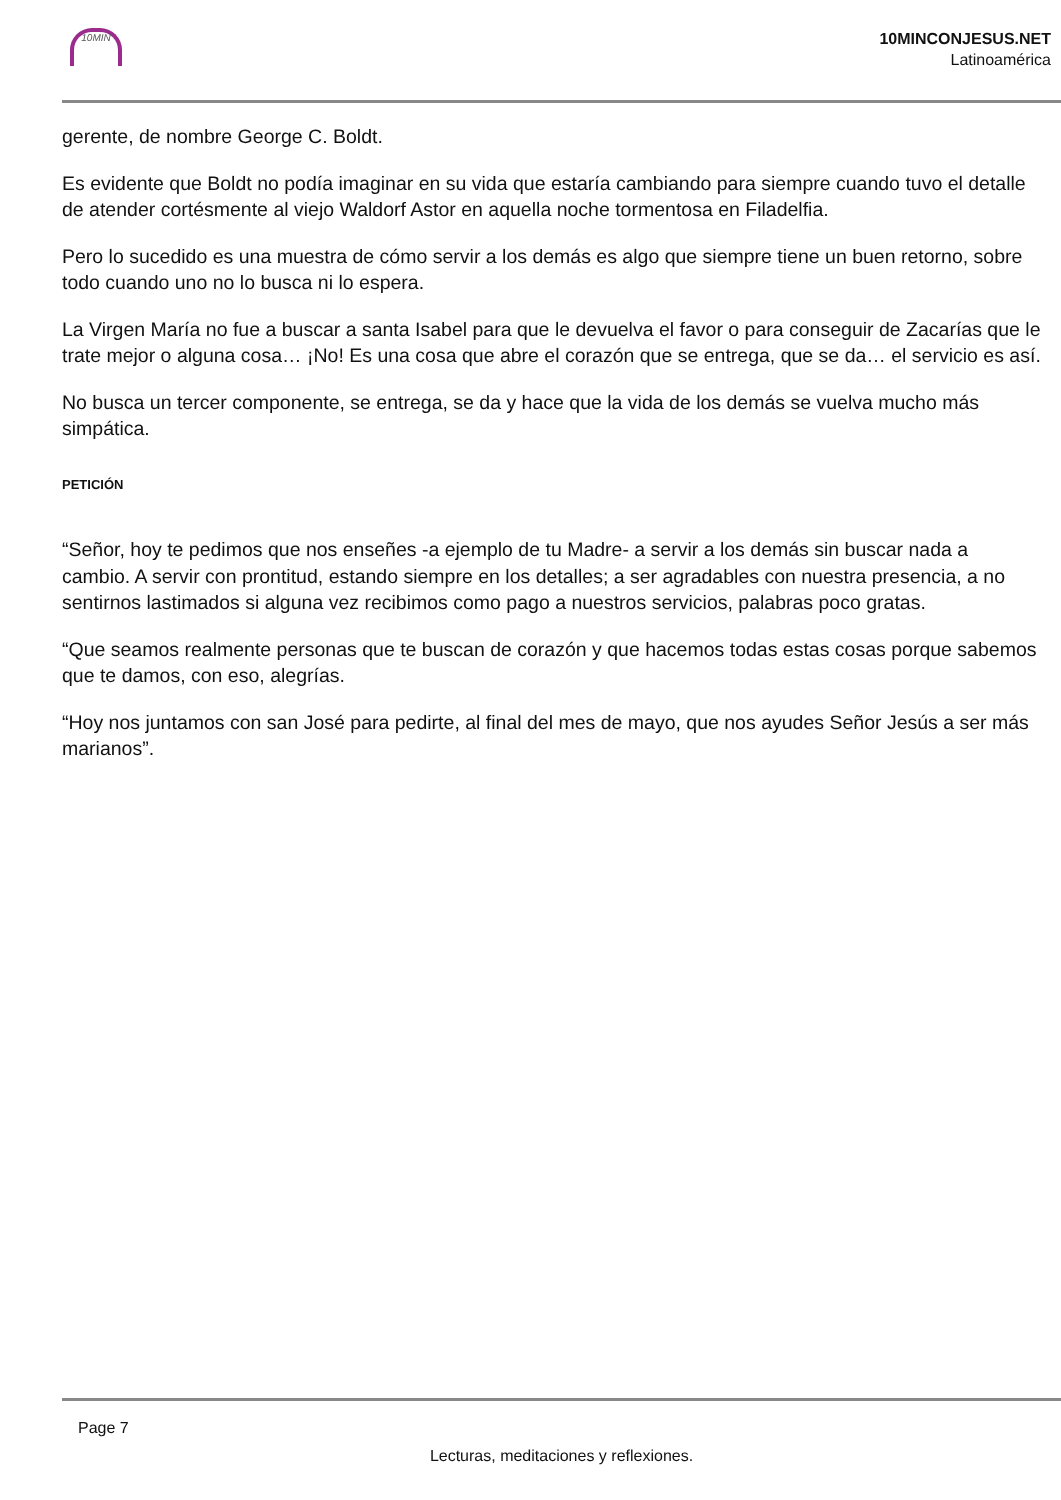10MIN
10MINCONJESUS.NET
Latinoamérica
gerente, de nombre George C. Boldt.
Es evidente que Boldt no podía imaginar en su vida que estaría cambiando para siempre cuando tuvo el detalle de atender cortésmente al viejo Waldorf Astor en aquella noche tormentosa en Filadelfia.
Pero lo sucedido es una muestra de cómo servir a los demás es algo que siempre tiene un buen retorno, sobre todo cuando uno no lo busca ni lo espera.
La Virgen María no fue a buscar a santa Isabel para que le devuelva el favor o para conseguir de Zacarías que le trate mejor o alguna cosa… ¡No! Es una cosa que abre el corazón que se entrega, que se da… el servicio es así.
No busca un tercer componente, se entrega, se da y hace que la vida de los demás se vuelva mucho más simpática.
PETICIÓN
“Señor, hoy te pedimos que nos enseñes -a ejemplo de tu Madre- a servir a los demás sin buscar nada a cambio. A servir con prontitud, estando siempre en los detalles; a ser agradables con nuestra presencia, a no sentirnos lastimados si alguna vez recibimos como pago a nuestros servicios, palabras poco gratas.
“Que seamos realmente personas que te buscan de corazón y que hacemos todas estas cosas porque sabemos que te damos, con eso, alegrías.
“Hoy nos juntamos con san José para pedirte, al final del mes de mayo, que nos ayudes Señor Jesús a ser más marianos”.
Page 7
Lecturas, meditaciones y reflexiones.